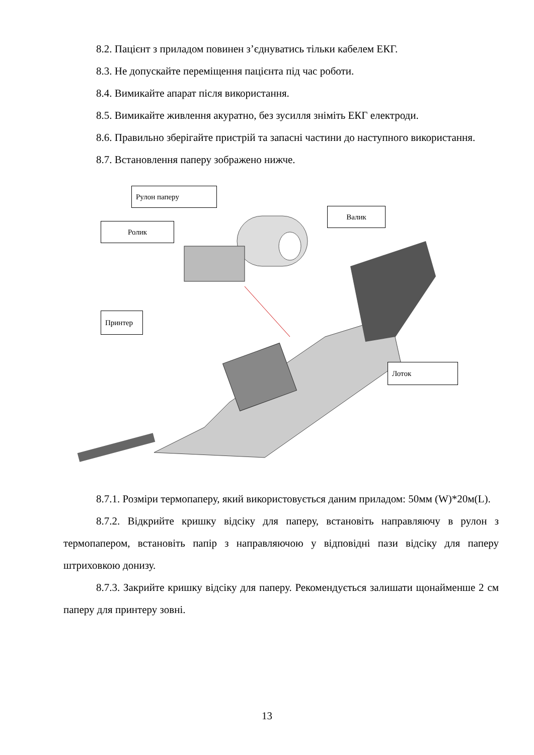8.2. Пацієнт з приладом повинен з’єднуватись тільки кабелем ЕКГ.
8.3. Не допускайте переміщення пацієнта під час роботи.
8.4. Вимикайте апарат після використання.
8.5. Вимикайте живлення акуратно, без зусилля зніміть ЕКГ електроди.
8.6. Правильно зберігайте пристрій та запасні частини до наступного використання.
8.7. Встановлення паперу зображено нижче.
Рулон паперу
Ролик
Валик
Принтер
Лоток
8.7.1. Розміри термопаперу, який використовується даним приладом: 50мм (W)*20м(L).
8.7.2. Відкрийте кришку відсіку для паперу, встановіть направляючу в рулон з термопапером, встановіть папір з направляючою у відповідні пази відсіку для паперу штриховкою донизу.
8.7.3. Закрийте кришку відсіку для паперу. Рекомендується залишати щонайменше 2 см паперу для принтеру зовні.
13